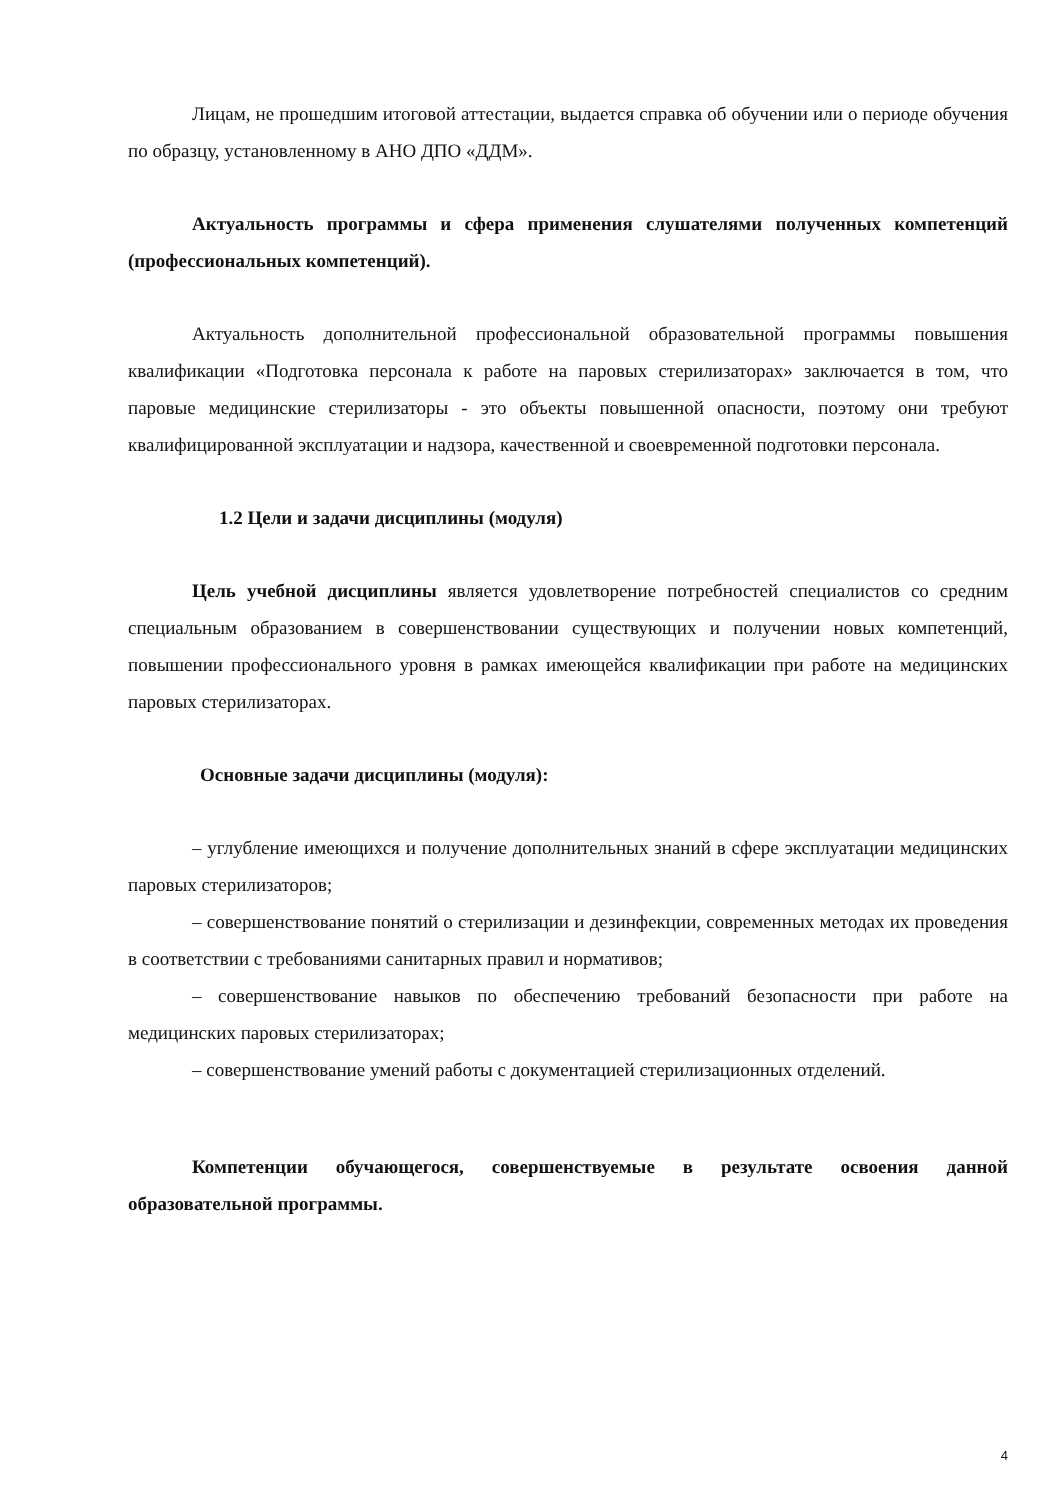Лицам, не прошедшим итоговой аттестации, выдается справка об обучении или о периоде обучения по образцу, установленному в АНО ДПО «ДДМ».
Актуальность программы и сфера применения слушателями полученных компетенций (профессиональных компетенций).
Актуальность дополнительной профессиональной образовательной программы повышения квалификации «Подготовка персонала к работе на паровых стерилизаторах» заключается в том, что паровые медицинские стерилизаторы - это объекты повышенной опасности, поэтому они требуют квалифицированной эксплуатации и надзора, качественной и своевременной подготовки персонала.
1.2 Цели и задачи дисциплины (модуля)
Цель учебной дисциплины является удовлетворение потребностей специалистов со средним специальным образованием в совершенствовании существующих и получении новых компетенций, повышении профессионального уровня в рамках имеющейся квалификации при работе на медицинских паровых стерилизаторах.
Основные задачи дисциплины (модуля):
– углубление имеющихся и получение дополнительных знаний в сфере эксплуатации медицинских паровых стерилизаторов;
– совершенствование понятий о стерилизации и дезинфекции, современных методах их проведения в соответствии с требованиями санитарных правил и нормативов;
– совершенствование навыков по обеспечению требований безопасности при работе на медицинских паровых стерилизаторах;
– совершенствование умений работы с документацией стерилизационных отделений.
Компетенции обучающегося, совершенствуемые в результате освоения данной образовательной программы.
4